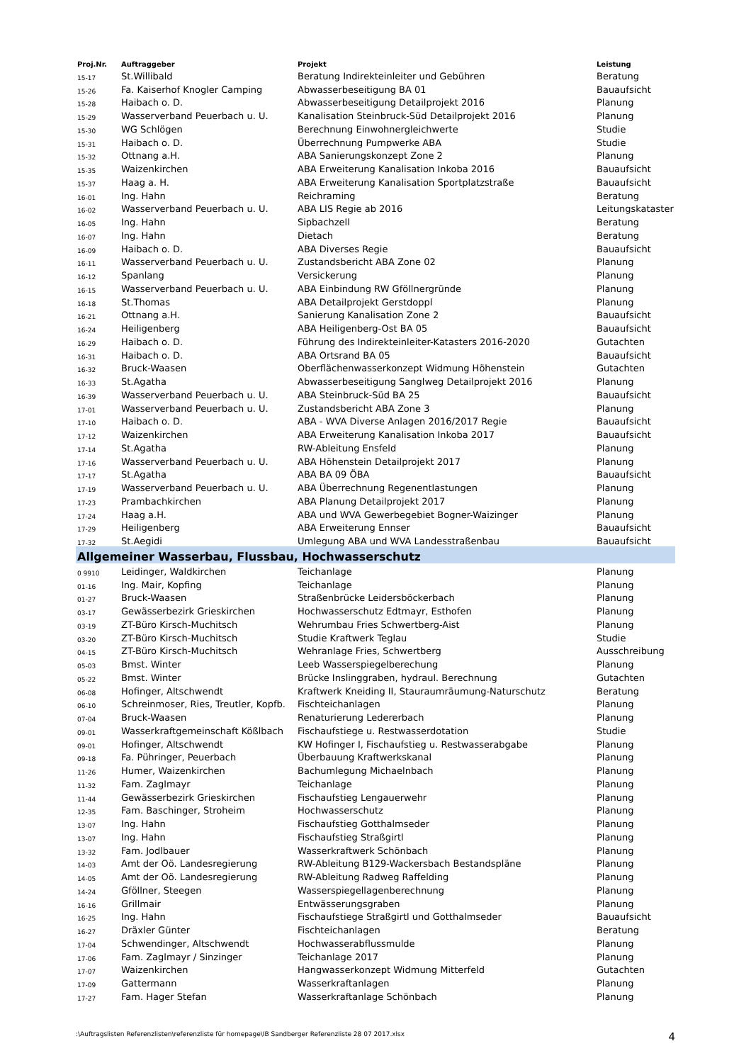| Proj.Nr. | Auftraggeber | Projekt | Leistung |
| --- | --- | --- | --- |
| 15-17 | St.Willibald | Beratung Indirekteinleiter und Gebühren | Beratung |
| 15-26 | Fa. Kaiserhof Knogler Camping | Abwasserbeseitigung BA 01 | Bauaufsicht |
| 15-28 | Haibach o. D. | Abwasserbeseitigung Detailprojekt 2016 | Planung |
| 15-29 | Wasserverband Peuerbach u. U. | Kanalisation Steinbruck-Süd Detailprojekt 2016 | Planung |
| 15-30 | WG Schlögen | Berechnung Einwohnergleichwerte | Studie |
| 15-31 | Haibach o. D. | Überrechnung Pumpwerke ABA | Studie |
| 15-32 | Ottnang a.H. | ABA Sanierungskonzept Zone 2 | Planung |
| 15-35 | Waizenkirchen | ABA Erweiterung Kanalisation Inkoba 2016 | Bauaufsicht |
| 15-37 | Haag a. H. | ABA Erweiterung Kanalisation Sportplatzstraße | Bauaufsicht |
| 16-01 | Ing. Hahn | Reichraming | Beratung |
| 16-02 | Wasserverband Peuerbach u. U. | ABA LIS Regie ab 2016 | Leitungskataster |
| 16-05 | Ing. Hahn | Sipbachzell | Beratung |
| 16-07 | Ing. Hahn | Dietach | Beratung |
| 16-09 | Haibach o. D. | ABA Diverses Regie | Bauaufsicht |
| 16-11 | Wasserverband Peuerbach u. U. | Zustandsbericht ABA Zone 02 | Planung |
| 16-12 | Spanlang | Versickerung | Planung |
| 16-15 | Wasserverband Peuerbach u. U. | ABA Einbindung RW Gföllnergründe | Planung |
| 16-18 | St.Thomas | ABA Detailprojekt Gerstdoppl | Planung |
| 16-21 | Ottnang a.H. | Sanierung Kanalisation Zone 2 | Bauaufsicht |
| 16-24 | Heiligenberg | ABA Heiligenberg-Ost BA 05 | Bauaufsicht |
| 16-29 | Haibach o. D. | Führung des Indirekteinleiter-Katasters 2016-2020 | Gutachten |
| 16-31 | Haibach o. D. | ABA Ortsrand BA 05 | Bauaufsicht |
| 16-32 | Bruck-Waasen | Oberflächenwasserkonzept Widmung Höhenstein | Gutachten |
| 16-33 | St.Agatha | Abwasserbeseitigung Sanglweg Detailprojekt 2016 | Planung |
| 16-39 | Wasserverband Peuerbach u. U. | ABA Steinbruck-Süd BA 25 | Bauaufsicht |
| 17-01 | Wasserverband Peuerbach u. U. | Zustandsbericht ABA Zone 3 | Planung |
| 17-10 | Haibach o. D. | ABA - WVA Diverse Anlagen 2016/2017 Regie | Bauaufsicht |
| 17-12 | Waizenkirchen | ABA Erweiterung Kanalisation Inkoba 2017 | Bauaufsicht |
| 17-14 | St.Agatha | RW-Ableitung Ensfeld | Planung |
| 17-16 | Wasserverband Peuerbach u. U. | ABA Höhenstein Detailprojekt 2017 | Planung |
| 17-17 | St.Agatha | ABA BA 09 ÖBA | Bauaufsicht |
| 17-19 | Wasserverband Peuerbach u. U. | ABA Überrechnung Regenentlastungen | Planung |
| 17-23 | Prambachkirchen | ABA Planung Detailprojekt 2017 | Planung |
| 17-24 | Haag a.H. | ABA und WVA Gewerbegebiet Bogner-Waizinger | Planung |
| 17-29 | Heiligenberg | ABA Erweiterung Ennser | Bauaufsicht |
| 17-32 | St.Aegidi | Umlegung ABA und WVA Landesstraßenbau | Bauaufsicht |
| Allgemeiner Wasserbau, Flussbau, Hochwasserschutz | | | |
| 0 9910 | Leidinger, Waldkirchen | Teichanlage | Planung |
| 01-16 | Ing. Mair, Kopfing | Teichanlage | Planung |
| 01-27 | Bruck-Waasen | Straßenbrücke Leidersböckerbach | Planung |
| 03-17 | Gewässerbezirk Grieskirchen | Hochwasserschutz Edtmayr, Esthofen | Planung |
| 03-19 | ZT-Büro Kirsch-Muchitsch | Wehrumbau Fries Schwertberg-Aist | Planung |
| 03-20 | ZT-Büro Kirsch-Muchitsch | Studie Kraftwerk Teglau | Studie |
| 04-15 | ZT-Büro Kirsch-Muchitsch | Wehranlage Fries, Schwertberg | Ausschreibung |
| 05-03 | Bmst. Winter | Leeb Wasserspiegelberechung | Planung |
| 05-22 | Bmst. Winter | Brücke Inslinggraben, hydraul. Berechnung | Gutachten |
| 06-08 | Hofinger, Altschwendt | Kraftwerk Kneiding II, Stauraumräumung-Naturschutz | Beratung |
| 06-10 | Schreinmoser, Ries, Treutler, Kopfb. | Fischteichanlagen | Planung |
| 07-04 | Bruck-Waasen | Renaturierung Ledererbach | Planung |
| 09-01 | Wasserkraftgemeinschaft Kößlbach | Fischaufstiege u. Restwasserdotation | Studie |
| 09-01 | Hofinger, Altschwendt | KW Hofinger I, Fischaufstieg u. Restwasserabgabe | Planung |
| 09-18 | Fa. Pühringer, Peuerbach | Überbauung Kraftwerkskanal | Planung |
| 11-26 | Humer, Waizenkirchen | Bachumlegung Michaelnbach | Planung |
| 11-32 | Fam. Zaglmayr | Teichanlage | Planung |
| 11-44 | Gewässerbezirk Grieskirchen | Fischaufstieg Lengauerwehr | Planung |
| 12-35 | Fam. Baschinger, Stroheim | Hochwasserschutz | Planung |
| 13-07 | Ing. Hahn | Fischaufstieg Gotthalmseder | Planung |
| 13-07 | Ing. Hahn | Fischaufstieg Straßgirtl | Planung |
| 13-32 | Fam. Jodlbauer | Wasserkraftwerk Schönbach | Planung |
| 14-03 | Amt der Oö. Landesregierung | RW-Ableitung B129-Wackersbach Bestandspläne | Planung |
| 14-05 | Amt der Oö. Landesregierung | RW-Ableitung Radweg Raffelding | Planung |
| 14-24 | Gföllner, Steegen | Wasserspiegellagenberechnung | Planung |
| 16-16 | Grillmair | Entwässerungsgraben | Planung |
| 16-25 | Ing. Hahn | Fischaufstiege Straßgirtl und Gotthalmseder | Bauaufsicht |
| 16-27 | Dräxler Günter | Fischteichanlagen | Beratung |
| 17-04 | Schwendinger, Altschwendt | Hochwasserabflussmulde | Planung |
| 17-06 | Fam. Zaglmayr / Sinzinger | Teichanlage 2017 | Planung |
| 17-07 | Waizenkirchen | Hangwasserkonzept Widmung Mitterfeld | Gutachten |
| 17-09 | Gattermann | Wasserkraftanlagen | Planung |
| 17-27 | Fam. Hager Stefan | Wasserkraftanlage Schönbach | Planung |
:\Auftragslisten Referenzlisten\referenzliste für homepage\IB Sandberger Referenzliste 28 07 2017.xlsx 4